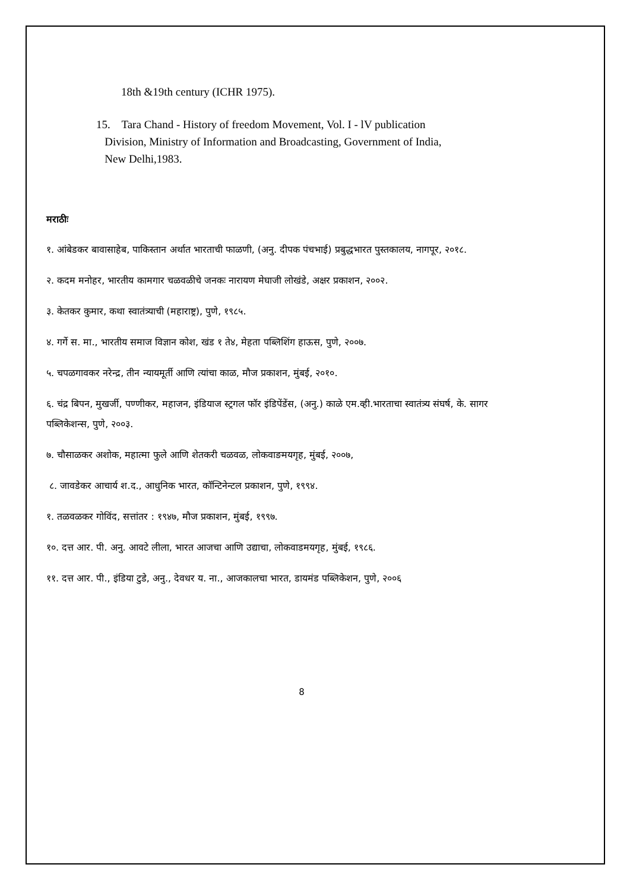18th &19th century (ICHR 1975).
15. Tara Chand - History of freedom Movement, Vol. I - lV publication
Division, Ministry of Information and Broadcasting, Government of India,
New Delhi,1983.
मराठीः
१. आंबेडकर बावासाहेब, पाकिस्तान अर्थात भारताची फाळणी, (अनु. दीपक पंचभाई) प्रबुद्धभारत पुस्तकालय, नागपूर, २०१८.
२. कदम मनोहर, भारतीय कामगार चळवळीचे जनकः नारायण मेघाजी लोखंडे, अक्षर प्रकाशन, २००२.
३. केतकर कुमार, कथा स्वातंत्र्याची (महाराष्ट्र), पुणे, १९८५.
४. गर्गे स. मा., भारतीय समाज विज्ञान कोश, खंड १ ते४, मेहता पब्लिशिंग हाऊस, पुणे, २००७.
५. चपळगावकर नरेन्द्र, तीन न्यायमूर्ती आणि त्यांचा काळ, मौज प्रकाशन, मुंबई, २०१०.
६. चंद्र बिपन, मुखर्जी, पण्णीकर, महाजन, इंडियाज स्ट्रगल फॉर इंडिपेंडेंस, (अनु.) काळे एम.व्ही.भारताचा स्वातंत्र्य संघर्ष, के. सागर पब्लिकेशन्स, पुणे, २००३.
७. चौसाळकर अशोक, महात्मा फुले आणि शेतकरी चळवळ, लोकवाङमयगृह, मुंबई, २००७,
८. जावडेकर आचार्य श.द., आधुनिक भारत, कॉन्टिनेन्टल प्रकाशन, पुणे, १९९४.
१. तळवळकर गोविंद, सत्तांतर : १९४७, मौज प्रकाशन, मुंबई, १९९७.
१०. दत्त आर. पी. अनु. आवटे लीला, भारत आजचा आणि उद्याचा, लोकवाडमयगृह, मुंबई, १९८६.
११. दत्त आर. पी., इंडिया टुडे, अनु., देवधर य. ना., आजकालचा भारत, डायमंड पब्लिकेशन, पुणे, २००६
8